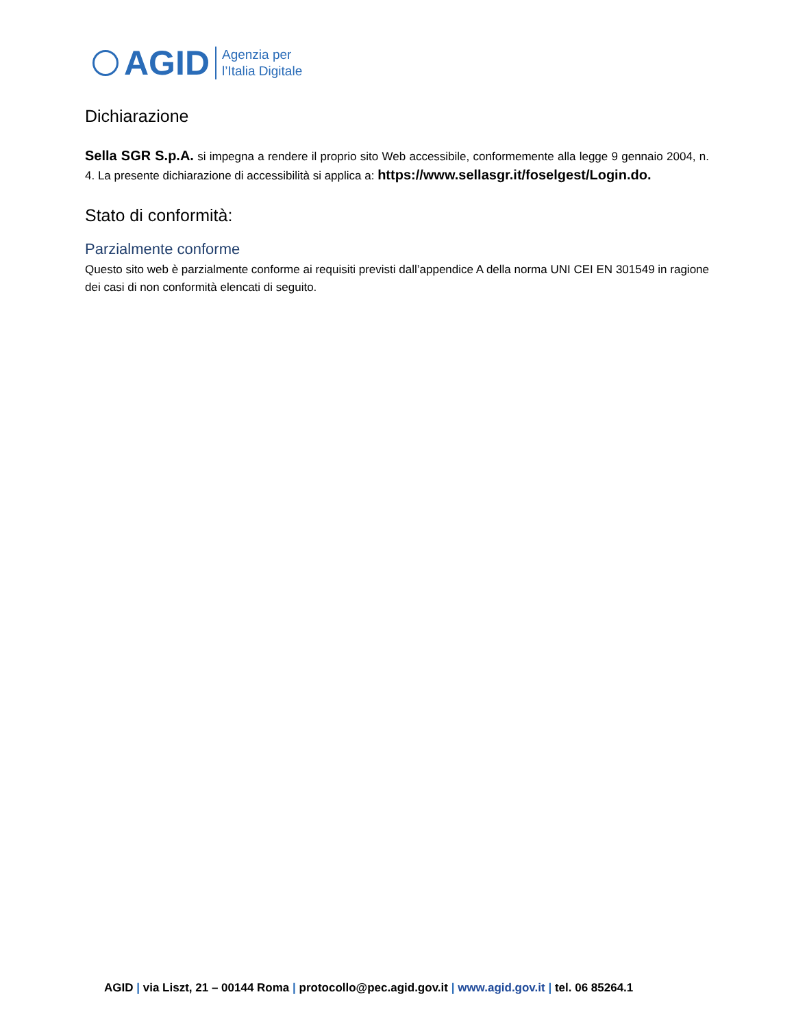AGID
Agenzia per
l’Italia Digitale
Dichiarazione
Sella SGR S.p.A. si impegna a rendere il proprio sito Web accessibile, conformemente alla legge 9 gennaio 2004, n. 4. La presente dichiarazione di accessibilità si applica a: https://www.sellasgr.it/foselgest/Login.do.
Stato di conformità:
Parzialmente conforme
Questo sito web è parzialmente conforme ai requisiti previsti dall’appendice A della norma UNI CEI EN 301549 in ragione dei casi di non conformità elencati di seguito.
AGID | via Liszt, 21 – 00144 Roma | protocollo@pec.agid.gov.it | www.agid.gov.it | tel. 06 85264.1